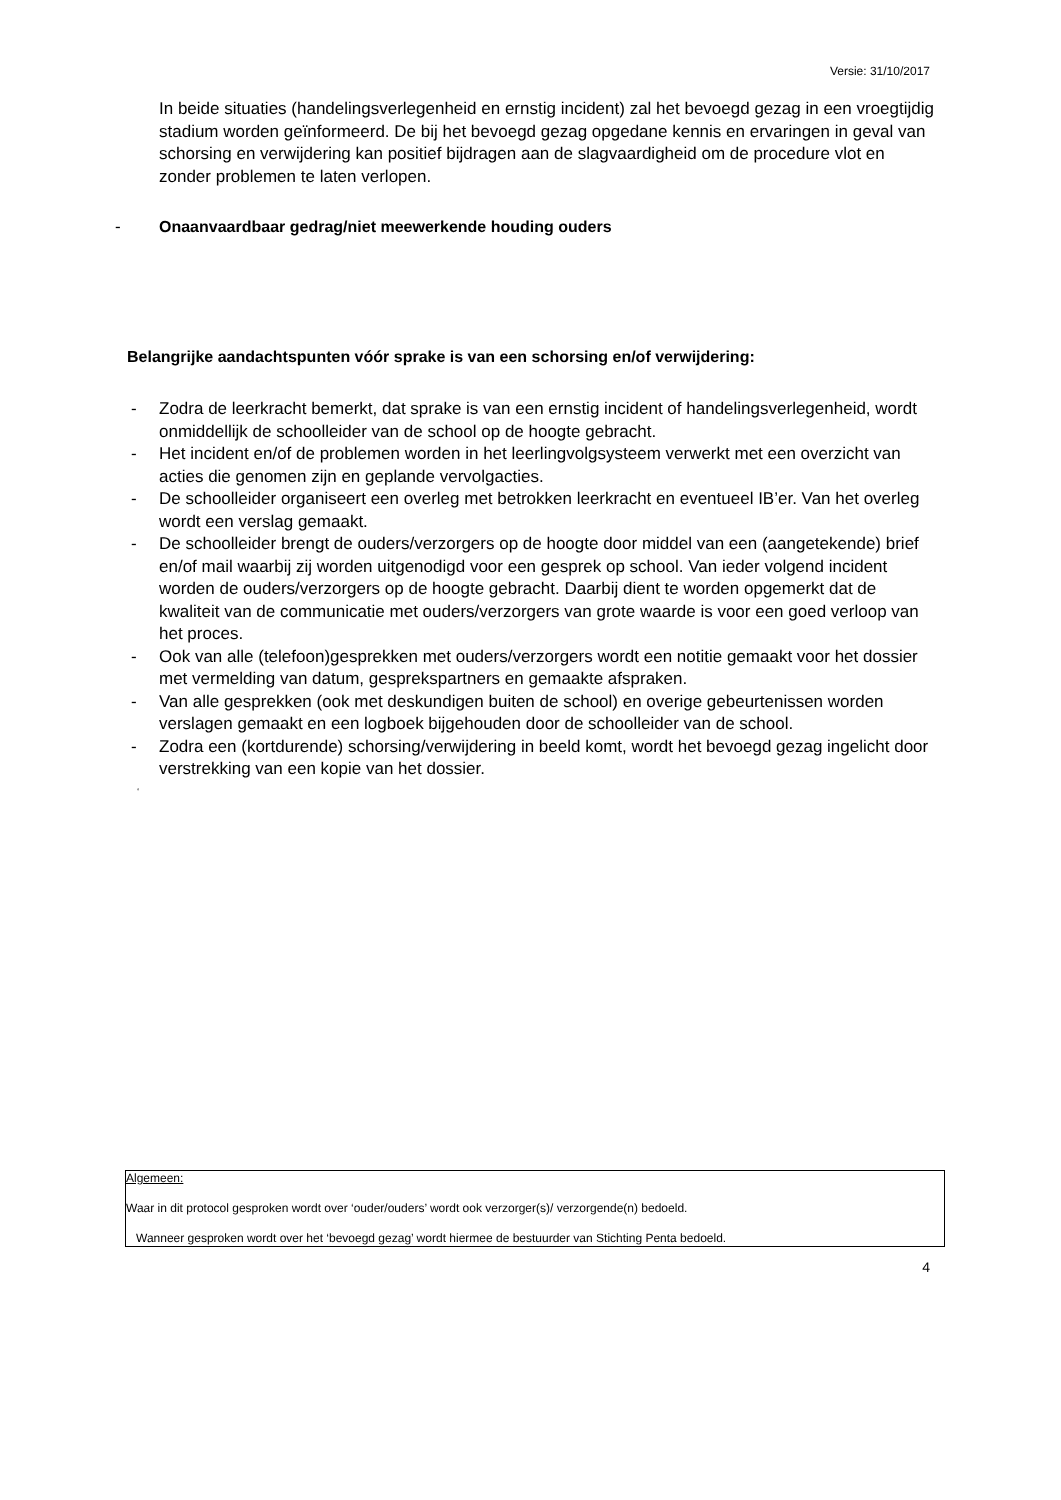Versie: 31/10/2017
In beide situaties (handelingsverlegenheid en ernstig incident) zal het bevoegd gezag in een vroegtijdig stadium worden geïnformeerd. De bij het bevoegd gezag opgedane kennis en ervaringen in geval van schorsing en verwijdering kan positief bijdragen aan de slagvaardigheid om de procedure vlot en zonder problemen te laten verlopen.
- Onaanvaardbaar gedrag/niet meewerkende houding ouders
Belangrijke aandachtspunten vóór sprake is van een schorsing en/of verwijdering:
- Zodra de leerkracht bemerkt, dat sprake is van een ernstig incident of handelingsverlegenheid, wordt onmiddellijk de schoolleider van de school op de hoogte gebracht.
- Het incident en/of de problemen worden in het leerlingvolgsysteem verwerkt met een overzicht van acties die genomen zijn en geplande vervolgacties.
- De schoolleider organiseert een overleg met betrokken leerkracht en eventueel IB’er. Van het overleg wordt een verslag gemaakt.
- De schoolleider brengt de ouders/verzorgers op de hoogte door middel van een (aangetekende) brief en/of mail waarbij zij worden uitgenodigd voor een gesprek op school. Van ieder volgend incident worden de ouders/verzorgers op de hoogte gebracht. Daarbij dient te worden opgemerkt dat de kwaliteit van de communicatie met ouders/verzorgers van grote waarde is voor een goed verloop van het proces.
- Ook van alle (telefoon)gesprekken met ouders/verzorgers wordt een notitie gemaakt voor het dossier met vermelding van datum, gesprekspartners en gemaakte afspraken.
- Van alle gesprekken (ook met deskundigen buiten de school) en overige gebeurtenissen worden verslagen gemaakt en een logboek bijgehouden door de schoolleider van de school.
- Zodra een (kortdurende) schorsing/verwijdering in beeld komt, wordt het bevoegd gezag ingelicht door verstrekking van een kopie van het dossier.
‘
Algemeen:
Waar in dit protocol gesproken wordt over ‘ouder/ouders’ wordt ook verzorger(s)/ verzorgende(n) bedoeld.
Wanneer gesproken wordt over het ‘bevoegd gezag’ wordt hiermee de bestuurder van Stichting Penta bedoeld.
4